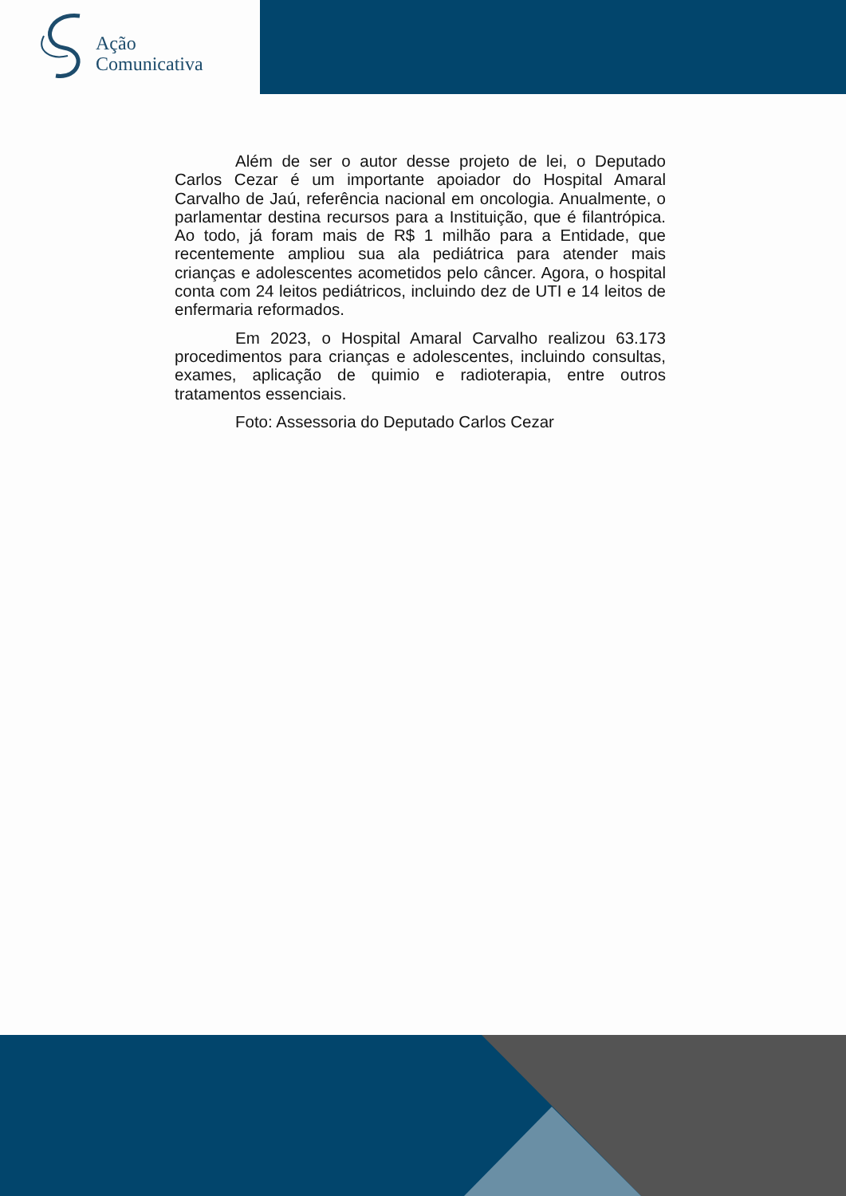Ação
Comunicativa
Além de ser o autor desse projeto de lei, o Deputado Carlos Cezar é um importante apoiador do Hospital Amaral Carvalho de Jaú, referência nacional em oncologia. Anualmente, o parlamentar destina recursos para a Instituição, que é filantrópica. Ao todo, já foram mais de R$ 1 milhão para a Entidade, que recentemente ampliou sua ala pediátrica para atender mais crianças e adolescentes acometidos pelo câncer. Agora, o hospital conta com 24 leitos pediátricos, incluindo dez de UTI e 14 leitos de enfermaria reformados.
Em 2023, o Hospital Amaral Carvalho realizou 63.173 procedimentos para crianças e adolescentes, incluindo consultas, exames, aplicação de quimio e radioterapia, entre outros tratamentos essenciais.
Foto: Assessoria do Deputado Carlos Cezar